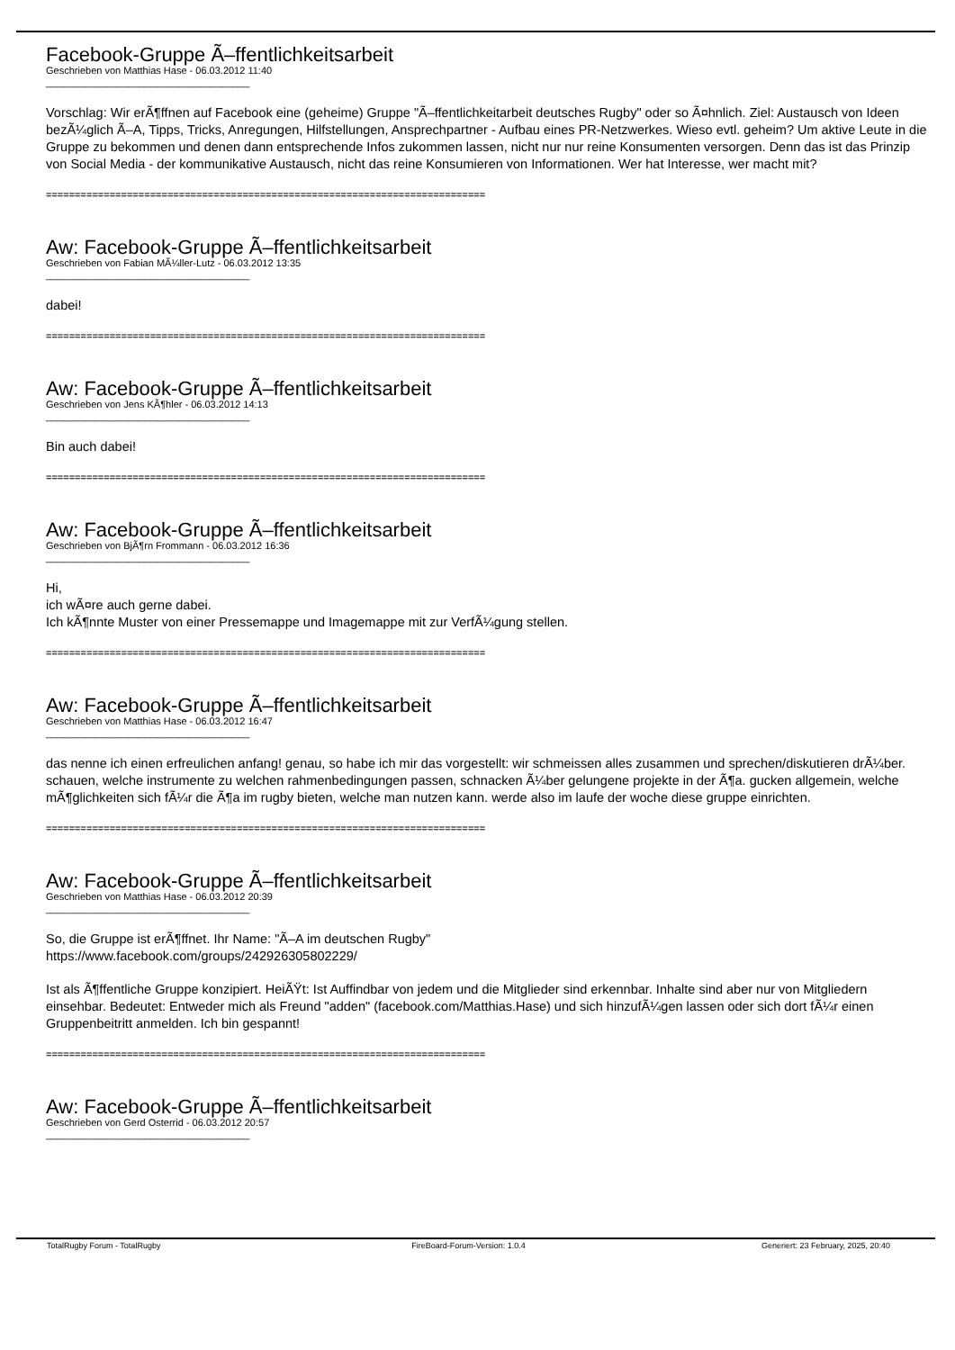Facebook-Gruppe Ã–ffentlichkeitsarbeit
Geschrieben von Matthias Hase - 06.03.2012 11:40
_____________________________________
Vorschlag: Wir erÃ¶ffnen auf Facebook eine (geheime) Gruppe "Ã–ffentlichkeitarbeit deutsches Rugby" oder so Ã¤hnlich. Ziel: Austausch von Ideen bezÃ¼glich Ã–A, Tipps, Tricks, Anregungen, Hilfstellungen, Ansprechpartner - Aufbau eines PR-Netzwerkes. Wieso evtl. geheim? Um aktive Leute in die Gruppe zu bekommen und denen dann entsprechende Infos zukommen lassen, nicht nur nur reine Konsumenten versorgen. Denn das ist das Prinzip von Social Media - der kommunikative Austausch, nicht das reine Konsumieren von Informationen. Wer hat Interesse, wer macht mit?
============================================================================
Aw: Facebook-Gruppe Ã–ffentlichkeitsarbeit
Geschrieben von Fabian MÃ¼ller-Lutz - 06.03.2012 13:35
_____________________________________
dabei!
============================================================================
Aw: Facebook-Gruppe Ã–ffentlichkeitsarbeit
Geschrieben von Jens KÃ¶hler - 06.03.2012 14:13
_____________________________________
Bin auch dabei!
============================================================================
Aw: Facebook-Gruppe Ã–ffentlichkeitsarbeit
Geschrieben von BjÃ¶rn Frommann - 06.03.2012 16:36
_____________________________________
Hi,
ich wÃ¤re auch gerne dabei.
Ich kÃ¶nnte Muster von einer Pressemappe und Imagemappe mit zur VerfÃ¼gung stellen.
============================================================================
Aw: Facebook-Gruppe Ã–ffentlichkeitsarbeit
Geschrieben von Matthias Hase - 06.03.2012 16:47
_____________________________________
das nenne ich einen erfreulichen anfang! genau, so habe ich mir das vorgestellt: wir schmeissen alles zusammen und sprechen/diskutieren drÃ¼ber. schauen, welche instrumente zu welchen rahmenbedingungen passen, schnacken Ã¼ber gelungene projekte in der Ã¶a. gucken allgemein, welche mÃ¶glichkeiten sich fÃ¼r die Ã¶a im rugby bieten, welche man nutzen kann. werde also im laufe der woche diese gruppe einrichten.
============================================================================
Aw: Facebook-Gruppe Ã–ffentlichkeitsarbeit
Geschrieben von Matthias Hase - 06.03.2012 20:39
_____________________________________
So, die Gruppe ist erÃ¶ffnet. Ihr Name: "Ã–A im deutschen Rugby"
https://www.facebook.com/groups/242926305802229/
Ist als Ã¶ffentliche Gruppe konzipiert. HeiÃŸt: Ist Auffindbar von jedem und die Mitglieder sind erkennbar. Inhalte sind aber nur von Mitgliedern einsehbar. Bedeutet: Entweder mich als Freund "adden" (facebook.com/Matthias.Hase) und sich hinzufÃ¼gen lassen oder sich dort fÃ¼r einen Gruppenbeitritt anmelden. Ich bin gespannt!
============================================================================
Aw: Facebook-Gruppe Ã–ffentlichkeitsarbeit
Geschrieben von Gerd Osterrid - 06.03.2012 20:57
_____________________________________
TotalRugby Forum - TotalRugby FireBoard-Forum-Version: 1.0.4 Generiert: 23 February, 2025, 20:40